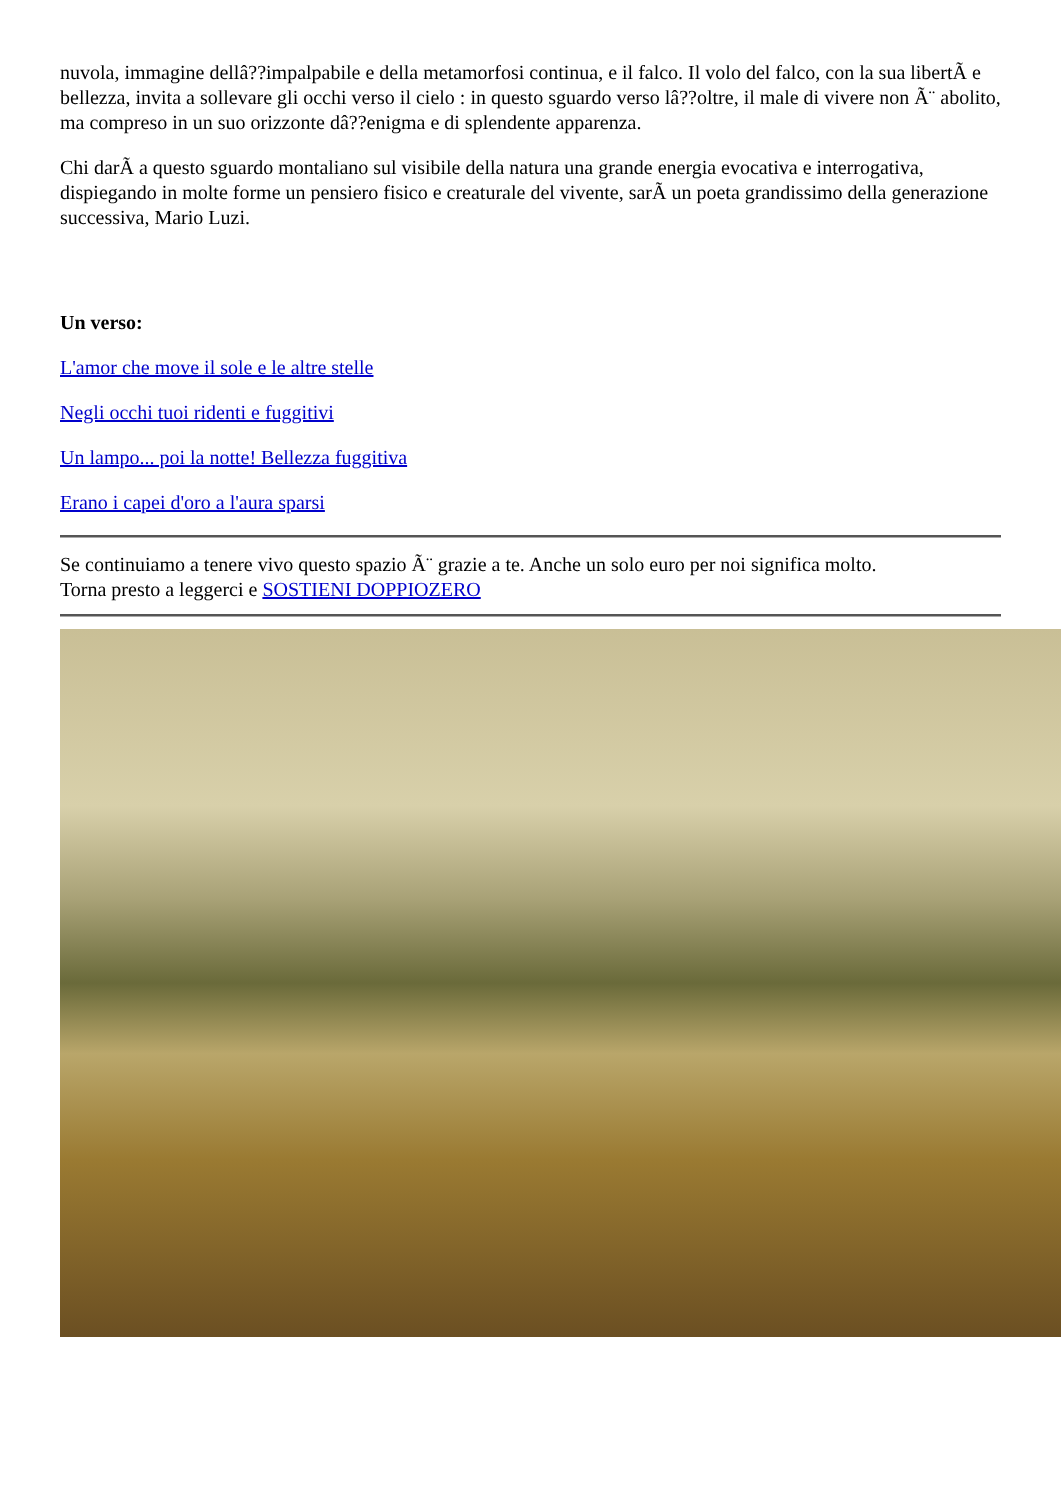nuvola, immagine dellâ??impalpabile e della metamorfosi continua, e il falco. Il volo del falco, con la sua libertÃ e bellezza, invita a sollevare gli occhi verso il cielo : in questo sguardo verso lâ??oltre, il male di vivere non Ã¨ abolito, ma compreso in un suo orizzonte dâ??enigma e di splendente apparenza.
Chi darÃ a questo sguardo montaliano sul visibile della natura una grande energia evocativa e interrogativa, dispiegando in molte forme un pensiero fisico e creaturale del vivente, sarÃ un poeta grandissimo della generazione successiva, Mario Luzi.
Un verso:
L'amor che move il sole e le altre stelle
Negli occhi tuoi ridenti e fuggitivi
Un lampo... poi la notte! Bellezza fuggitiva
Erano i capei d'oro a l'aura sparsi
Se continuiamo a tenere vivo questo spazio Ã¨ grazie a te. Anche un solo euro per noi significa molto.
Torna presto a leggerci e SOSTIENI DOPPIOZERO